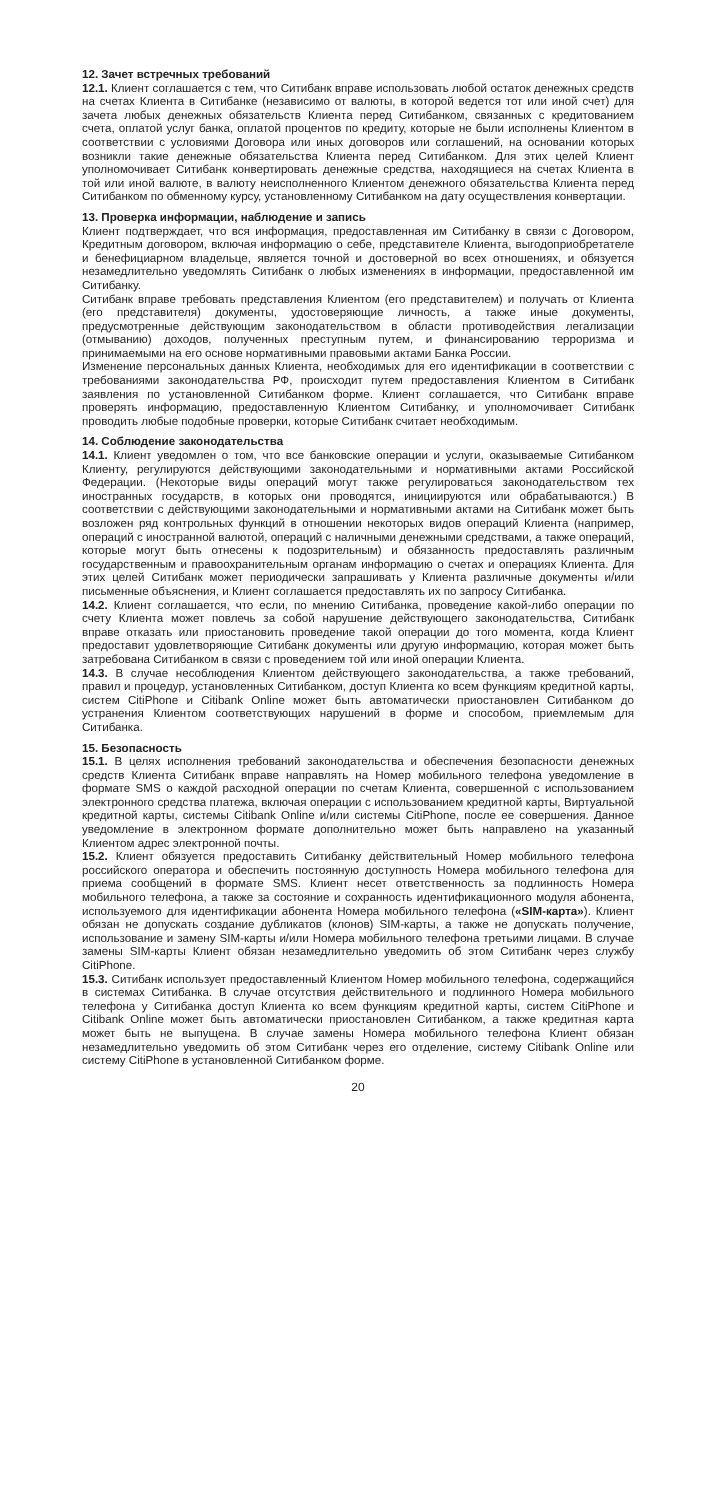12. Зачет встречных требований
12.1. Клиент соглашается с тем, что Ситибанк вправе использовать любой остаток денежных средств на счетах Клиента в Ситибанке (независимо от валюты, в которой ведется тот или иной счет) для зачета любых денежных обязательств Клиента перед Ситибанком, связанных с кредитованием счета, оплатой услуг банка, оплатой процентов по кредиту, которые не были исполнены Клиентом в соответствии с условиями Договора или иных договоров или соглашений, на основании которых возникли такие денежные обязательства Клиента перед Ситибанком. Для этих целей Клиент уполномочивает Ситибанк конвертировать денежные средства, находящиеся на счетах Клиента в той или иной валюте, в валюту неисполненного Клиентом денежного обязательства Клиента перед Ситибанком по обменному курсу, установленному Ситибанком на дату осуществления конвертации.
13. Проверка информации, наблюдение и запись
Клиент подтверждает, что вся информация, предоставленная им Ситибанку в связи с Договором, Кредитным договором, включая информацию о себе, представителе Клиента, выгодоприобретателе и бенефициарном владельце, является точной и достоверной во всех отношениях, и обязуется незамедлительно уведомлять Ситибанк о любых изменениях в информации, предоставленной им Ситибанку.
Ситибанк вправе требовать представления Клиентом (его представителем) и получать от Клиента (его представителя) документы, удостоверяющие личность, а также иные документы, предусмотренные действующим законодательством в области противодействия легализации (отмыванию) доходов, полученных преступным путем, и финансированию терроризма и принимаемыми на его основе нормативными правовыми актами Банка России.
Изменение персональных данных Клиента, необходимых для его идентификации в соответствии с требованиями законодательства РФ, происходит путем предоставления Клиентом в Ситибанк заявления по установленной Ситибанком форме. Клиент соглашается, что Ситибанк вправе проверять информацию, предоставленную Клиентом Ситибанку, и уполномочивает Ситибанк проводить любые подобные проверки, которые Ситибанк считает необходимым.
14. Соблюдение законодательства
14.1. Клиент уведомлен о том, что все банковские операции и услуги, оказываемые Ситибанком Клиенту, регулируются действующими законодательными и нормативными актами Российской Федерации. (Некоторые виды операций могут также регулироваться законодательством тех иностранных государств, в которых они проводятся, инициируются или обрабатываются.) В соответствии с действующими законодательными и нормативными актами на Ситибанк может быть возложен ряд контрольных функций в отношении некоторых видов операций Клиента (например, операций с иностранной валютой, операций с наличными денежными средствами, а также операций, которые могут быть отнесены к подозрительным) и обязанность предоставлять различным государственным и правоохранительным органам информацию о счетах и операциях Клиента. Для этих целей Ситибанк может периодически запрашивать у Клиента различные документы и/или письменные объяснения, и Клиент соглашается предоставлять их по запросу Ситибанка.
14.2. Клиент соглашается, что если, по мнению Ситибанка, проведение какой-либо операции по счету Клиента может повлечь за собой нарушение действующего законодательства, Ситибанк вправе отказать или приостановить проведение такой операции до того момента, когда Клиент предоставит удовлетворяющие Ситибанк документы или другую информацию, которая может быть затребована Ситибанком в связи с проведением той или иной операции Клиента.
14.3. В случае несоблюдения Клиентом действующего законодательства, а также требований, правил и процедур, установленных Ситибанком, доступ Клиента ко всем функциям кредитной карты, систем CitiPhone и Citibank Online может быть автоматически приостановлен Ситибанком до устранения Клиентом соответствующих нарушений в форме и способом, приемлемым для Ситибанка.
15. Безопасность
15.1. В целях исполнения требований законодательства и обеспечения безопасности денежных средств Клиента Ситибанк вправе направлять на Номер мобильного телефона уведомление в формате SMS о каждой расходной операции по счетам Клиента, совершенной с использованием электронного средства платежа, включая операции с использованием кредитной карты, Виртуальной кредитной карты, системы Citibank Online и/или системы CitiPhone, после ее совершения. Данное уведомление в электронном формате дополнительно может быть направлено на указанный Клиентом адрес электронной почты.
15.2. Клиент обязуется предоставить Ситибанку действительный Номер мобильного телефона российского оператора и обеспечить постоянную доступность Номера мобильного телефона для приема сообщений в формате SMS. Клиент несет ответственность за подлинность Номера мобильного телефона, а также за состояние и сохранность идентификационного модуля абонента, используемого для идентификации абонента Номера мобильного телефона («SIM-карта»). Клиент обязан не допускать создание дубликатов (клонов) SIM-карты, а также не допускать получение, использование и замену SIM-карты и/или Номера мобильного телефона третьими лицами. В случае замены SIM-карты Клиент обязан незамедлительно уведомить об этом Ситибанк через службу CitiPhone.
15.3. Ситибанк использует предоставленный Клиентом Номер мобильного телефона, содержащийся в системах Ситибанка. В случае отсутствия действительного и подлинного Номера мобильного телефона у Ситибанка доступ Клиента ко всем функциям кредитной карты, систем CitiPhone и Citibank Online может быть автоматически приостановлен Ситибанком, а также кредитная карта может быть не выпущена. В случае замены Номера мобильного телефона Клиент обязан незамедлительно уведомить об этом Ситибанк через его отделение, систему Citibank Online или систему CitiPhone в установленной Ситибанком форме.
20